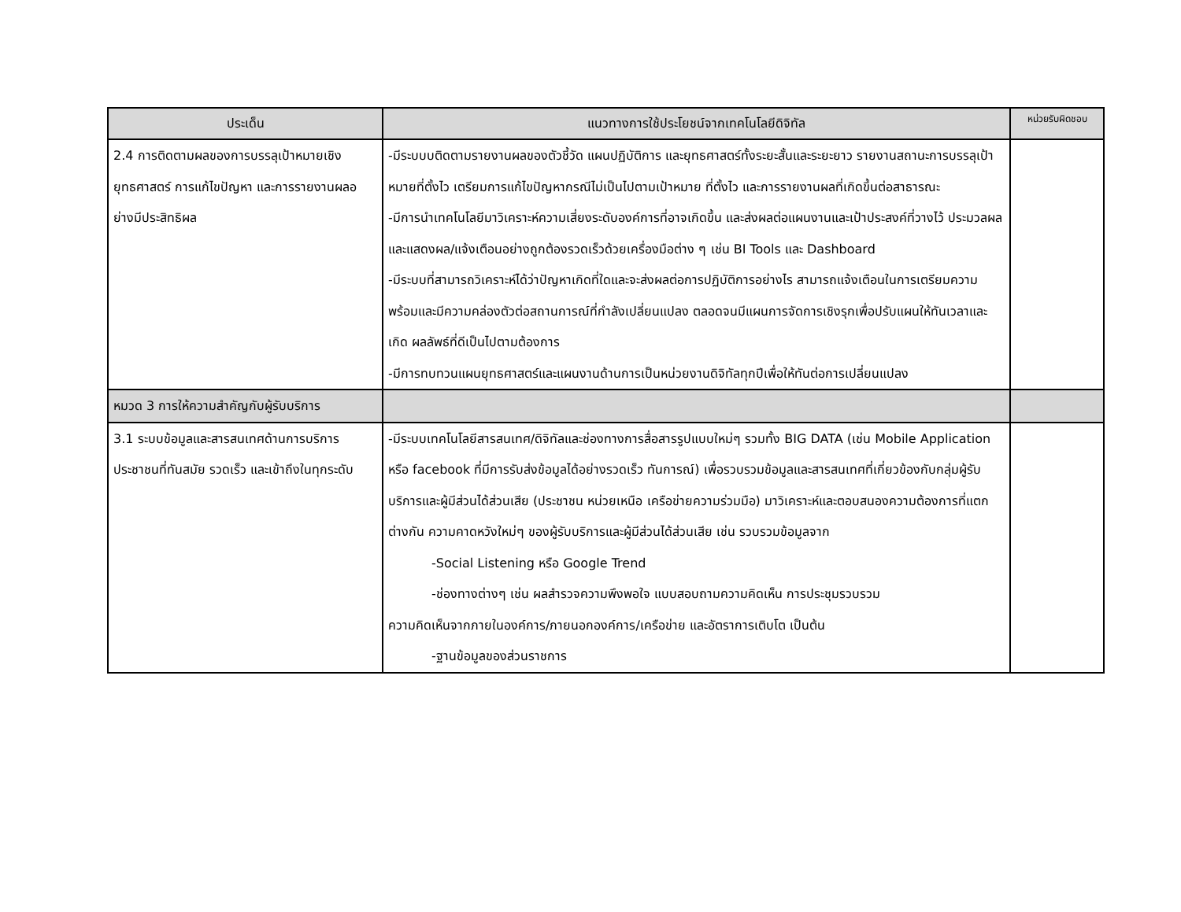| ประเด็น | แนวทางการใช้ประโยชน์จากเทคโนโลยีดิจิทัล | หน่วยรับผิดชอบ |
| --- | --- | --- |
| 2.4 การติดตามผลของการบรรลุเป้าหมายเชิงยุทธศาสตร์ การแก้ไขปัญหา และการรายงานผลอย่างมีประสิทธิผล | -มีระบบบติดตามรายงานผลของตัวชี้วัด แผนปฏิบัติการ และยุทธศาสตร์ทั้งระยะสั้นและระยะยาว รายงานสถานะการบรรลุเป้าหมายที่ตั้งไว เตรียมการแก้ไขปัญหากรณีไม่เป็นไปตามเป้าหมาย ที่ตั้งไว และการรายงานผลที่เกิดขึ้นต่อสาธารณะ -มีการนำเทคโนโลยีมาวิเคราะห์ความเสี่ยงระดับองค์การที่อาจเกิดขึ้น และส่งผลต่อแผนงานและเป้าประสงค์ที่วางไว้ ประมวลผล และแสดงผล/แจ้งเตือนอย่างถูกต้องรวดเร็วด้วยเครื่องมือต่าง ๆ เช่น BI Tools และ Dashboard -มีระบบที่สามารถวิเคราะห์ได้ว่าปัญหาเกิดที่ใดและจะส่งผลต่อการปฏิบัติการอย่างไร สามารถแจ้งเตือนในการเตรียมความพร้อมและมีความคล่องตัวต่อสถานการณ์ที่กำลังเปลี่ยนแปลง ตลอดจนมีแผนการจัดการเชิงรุกเพื่อปรับแผนให้ทันเวลาและเกิด ผลลัพธ์ที่ดีเป็นไปตามต้องการ -มีการทบทวนแผนยุทธศาสตร์และแผนงานด้านการเป็นหน่วยงานดิจิทัลทุกปีเพื่อให้ทันต่อการเปลี่ยนแปลง | |
| หมวด 3 การให้ความสำคัญกับผู้รับบริการ | | |
| 3.1 ระบบข้อมูลและสารสนเทศด้านการบริการประชาชนที่ทันสมัย รวดเร็ว และเข้าถึงในทุกระดับ | -มีระบบเทคโนโลยีสารสนเทศ/ดิจิทัลและช่องทางการสื่อสารรูปแบบใหม่ๆ รวมทั้ง BIG DATA (เช่น Mobile Application หรือ facebook ที่มีการรับส่งข้อมูลได้อย่างรวดเร็ว ทันการณ์) เพื่อรวบรวมข้อมูลและสารสนเทศที่เกี่ยวข้องกับกลุ่มผู้รับบริการและผู้มีส่วนได้ส่วนเสีย (ประชาชน หน่วยเหนือ เครือข่ายความร่วมมือ) มาวิเคราะห์และตอบสนองความต้องการที่แตกต่างกัน ความคาดหวังใหม่ๆ ของผู้รับบริการและผู้มีส่วนได้ส่วนเสีย เช่น รวบรวมข้อมูลจาก -Social Listening หรือ Google Trend -ช่องทางต่างๆ เช่น ผลสำรวจความพึงพอใจ แบบสอบถามความคิดเห็น การประชุมรวบรวม ความคิดเห็นจากภายในองค์การ/ภายนอกองค์การ/เครือข่าย และอัตราการเติบโต เป็นต้น -ฐานข้อมูลของส่วนราชการ | |